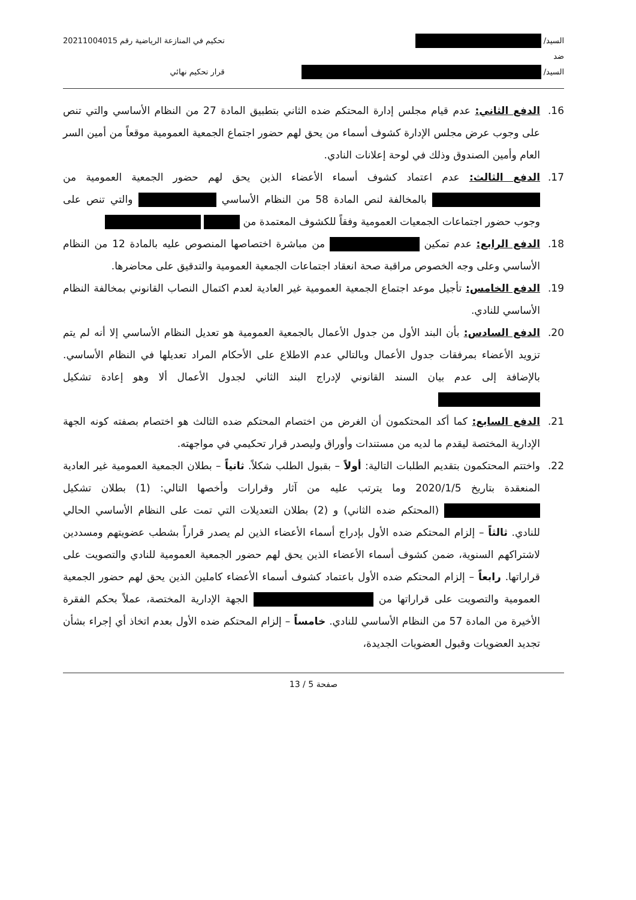السيد/
ضد
السيد/
تحكيم في المنازعة الرياضية رقم 20211004015
قرار تحكيم نهائي
16. الدفع الثاني: عدم قيام مجلس إدارة المحتكم ضده الثاني بتطبيق المادة 27 من النظام الأساسي والتي تنص على وجوب عرض مجلس الإدارة كشوف أسماء من يحق لهم حضور اجتماع الجمعية العمومية موقعاً من أمين السر العام وأمين الصندوق وذلك في لوحة إعلانات النادي.
17. الدفع الثالث: عدم اعتماد كشوف أسماء الأعضاء الذين يحق لهم حضور الجمعية العمومية من بالمخالفة لنص المادة 58 من النظام الأساسي والتي تنص على وجوب حضور اجتماعات الجمعيات العمومية وفقاً للكشوف المعتمدة من
18. الدفع الرابع: عدم تمكين من مباشرة اختصاصها المنصوص عليه بالمادة 12 من النظام الأساسي وعلى وجه الخصوص مراقبة صحة انعقاد اجتماعات الجمعية العمومية والتدقيق على محاضرها.
19. الدفع الخامس: تأجيل موعد اجتماع الجمعية العمومية غير العادية لعدم اكتمال النصاب القانوني بمخالفة النظام الأساسي للنادي.
20. الدفع السادس: بأن البند الأول من جدول الأعمال بالجمعية العمومية هو تعديل النظام الأساسي إلا أنه لم يتم تزويد الأعضاء بمرفقات جدول الأعمال وبالتالي عدم الاطلاع على الأحكام المراد تعديلها في النظام الأساسي. بالإضافة إلى عدم بيان السند القانوني لإدراج البند الثاني لجدول الأعمال ألا وهو إعادة تشكيل
21. الدفع السابع: كما أكد المحتكمون أن الغرض من اختصام المحتكم ضده الثالث هو اختصام بصفته كونه الجهة الإدارية المختصة ليقدم ما لديه من مستندات وأوراق وليصدر قرار تحكيمي في مواجهته.
22. واختتم المحتكمون بتقديم الطلبات التالية: أولاً – بقبول الطلب شكلاً. ثانياً – بطلان الجمعية العمومية غير العادية المنعقدة بتاريخ 2020/1/5 وما يترتب عليه من آثار وقرارات وأخصها التالي: (1) بطلان تشكيل (المحتكم ضده الثاني) و (2) بطلان التعديلات التي تمت على النظام الأساسي الحالي للنادي. ثالثاً – إلزام المحتكم ضده الأول بإدراج أسماء الأعضاء الذين لم يصدر قراراً بشطب عضويتهم ومسددين لاشتراكهم السنوية، ضمن كشوف أسماء الأعضاء الذين يحق لهم حضور الجمعية العمومية للنادي والتصويت على قراراتها. رابعاً – إلزام المحتكم ضده الأول باعتماد كشوف أسماء الأعضاء كاملين الذين يحق لهم حضور الجمعية العمومية والتصويت على قراراتها من الجهة الإدارية المختصة، عملاً بحكم الفقرة الأخيرة من المادة 57 من النظام الأساسي للنادي. خامساً – إلزام المحتكم ضده الأول بعدم اتخاذ أي إجراء بشأن تجديد العضويات وقبول العضويات الجديدة،
صفحة 5 / 13